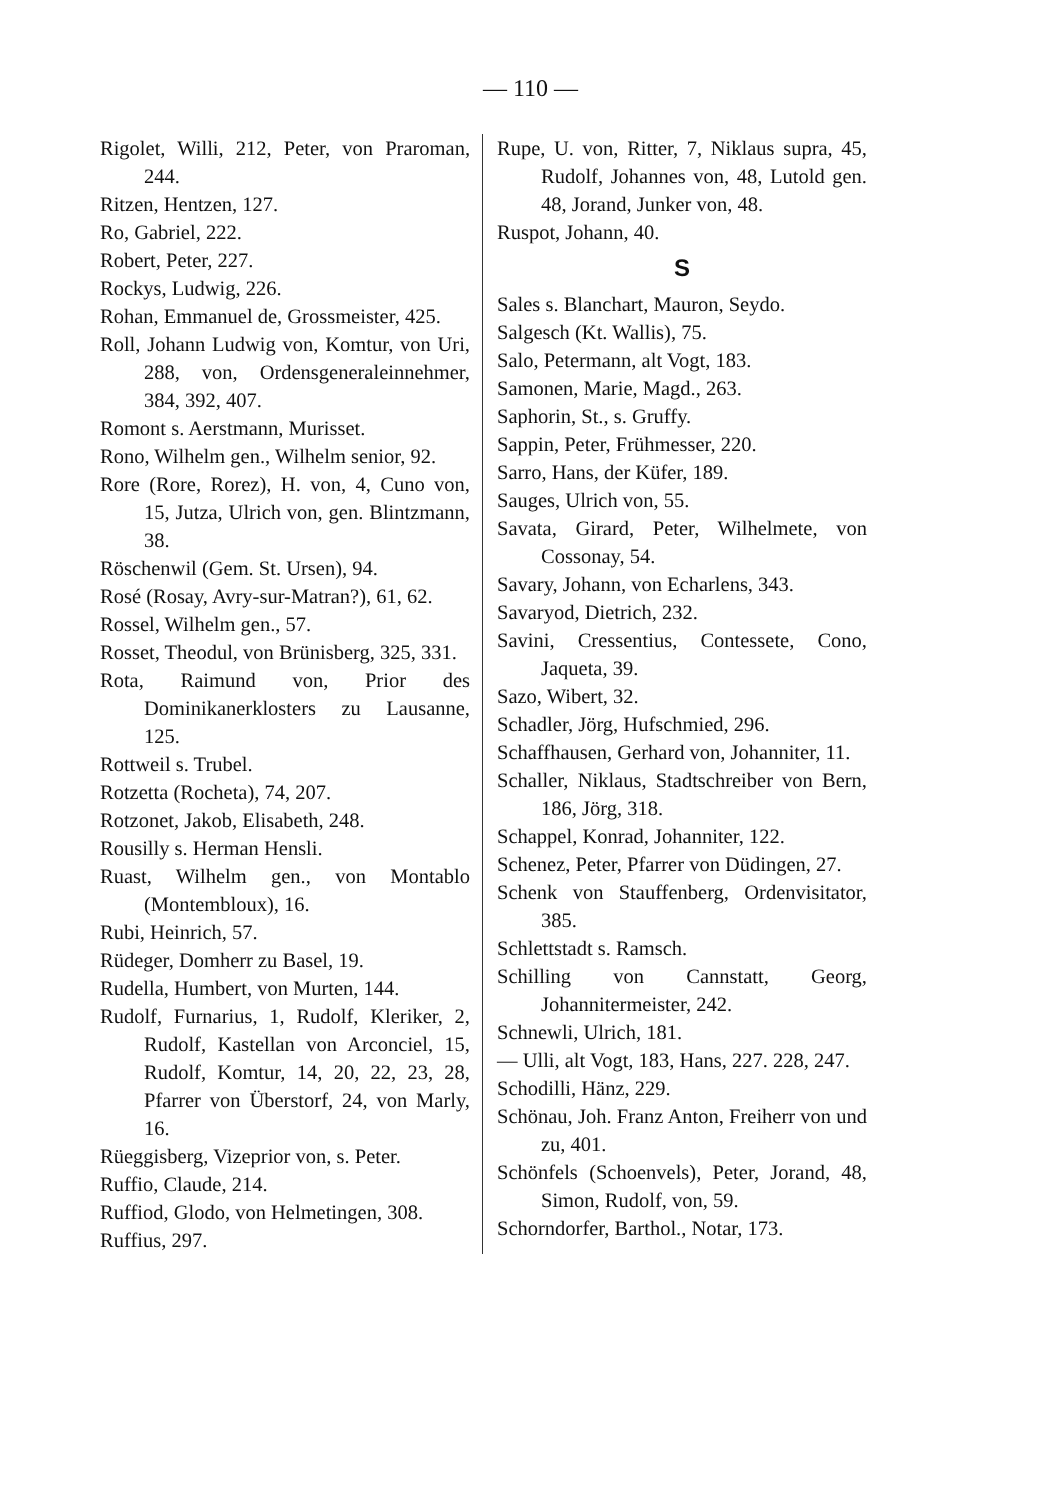— 110 —
Rigolet, Willi, 212, Peter, von Praroman, 244.
Ritzen, Hentzen, 127.
Ro, Gabriel, 222.
Robert, Peter, 227.
Rockys, Ludwig, 226.
Rohan, Emmanuel de, Grossmeister, 425.
Roll, Johann Ludwig von, Komtur, von Uri, 288, von, Ordensgeneraleinnehmer, 384, 392, 407.
Romont s. Aerstmann, Murisset.
Rono, Wilhelm gen., Wilhelm senior, 92.
Rore (Rore, Rorez), H. von, 4, Cuno von, 15, Jutza, Ulrich von, gen. Blintzmann, 38.
Röschenwil (Gem. St. Ursen), 94.
Rosé (Rosay, Avry-sur-Matran?), 61, 62.
Rossel, Wilhelm gen., 57.
Rosset, Theodul, von Brünisberg, 325, 331.
Rota, Raimund von, Prior des Dominikanerklosters zu Lausanne, 125.
Rottweil s. Trubel.
Rotzetta (Rocheta), 74, 207.
Rotzonet, Jakob, Elisabeth, 248.
Rousilly s. Herman Hensli.
Ruast, Wilhelm gen., von Montablo (Montembloux), 16.
Rubi, Heinrich, 57.
Rüdeger, Domherr zu Basel, 19.
Rudella, Humbert, von Murten, 144.
Rudolf, Furnarius, 1, Rudolf, Kleriker, 2, Rudolf, Kastellan von Arconciel, 15, Rudolf, Komtur, 14, 20, 22, 23, 28, Pfarrer von Überstorf, 24, von Marly, 16.
Rüeggisberg, Vizeprior von, s. Peter.
Ruffio, Claude, 214.
Ruffiod, Glodo, von Helmetingen, 308.
Ruffius, 297.
Rupe, U. von, Ritter, 7, Niklaus supra, 45, Rudolf, Johannes von, 48, Lutold gen. 48, Jorand, Junker von, 48.
Ruspot, Johann, 40.
S
Sales s. Blanchart, Mauron, Seydo.
Salgesch (Kt. Wallis), 75.
Salo, Petermann, alt Vogt, 183.
Samonen, Marie, Magd., 263.
Saphorin, St., s. Gruffy.
Sappin, Peter, Frühmesser, 220.
Sarro, Hans, der Küfer, 189.
Sauges, Ulrich von, 55.
Savata, Girard, Peter, Wilhelmete, von Cossonay, 54.
Savary, Johann, von Echarlens, 343.
Savaryod, Dietrich, 232.
Savini, Cressentius, Contessete, Cono, Jaqueta, 39.
Sazo, Wibert, 32.
Schadler, Jörg, Hufschmied, 296.
Schaffhausen, Gerhard von, Johanniter, 11.
Schaller, Niklaus, Stadtschreiber von Bern, 186, Jörg, 318.
Schappel, Konrad, Johanniter, 122.
Schenez, Peter, Pfarrer von Düdingen, 27.
Schenk von Stauffenberg, Ordenvisitator, 385.
Schlettstadt s. Ramsch.
Schilling von Cannstatt, Georg, Johannitermeister, 242.
Schnewli, Ulrich, 181.
— Ulli, alt Vogt, 183, Hans, 227. 228, 247.
Schodilli, Hänz, 229.
Schönau, Joh. Franz Anton, Freiherr von und zu, 401.
Schönfels (Schoenvels), Peter, Jorand, 48, Simon, Rudolf, von, 59.
Schorndorfer, Barthol., Notar, 173.